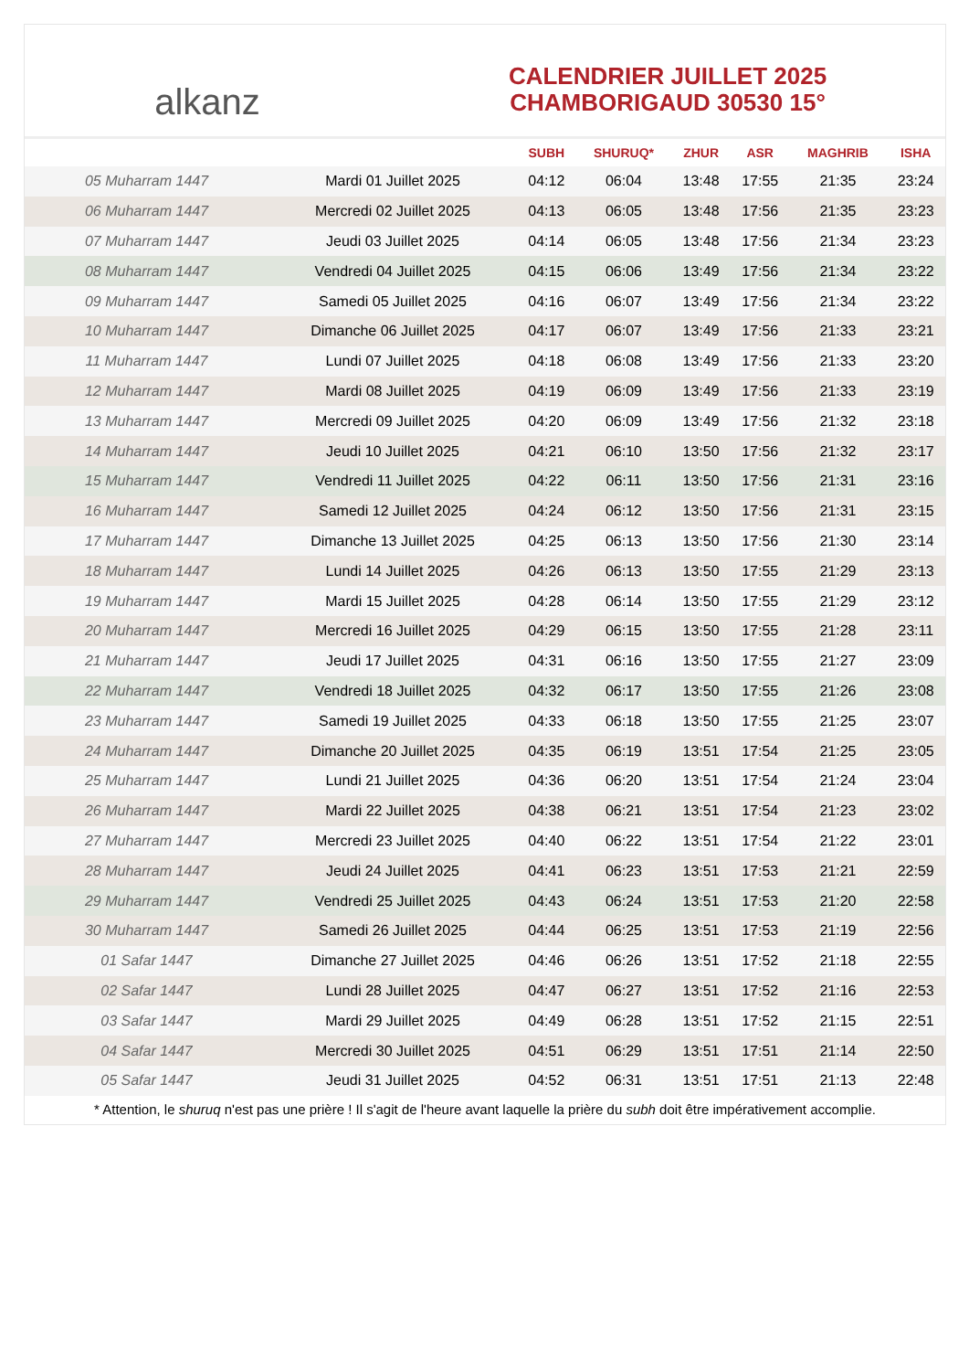alkanz
CALENDRIER JUILLET 2025
CHAMBORIGAUD 30530 15°
| | | SUBH | SHURUQ* | ZHUR | ASR | MAGHRIB | ISHA |
| --- | --- | --- | --- | --- | --- | --- | --- |
| 05 Muharram 1447 | Mardi 01 Juillet 2025 | 04:12 | 06:04 | 13:48 | 17:55 | 21:35 | 23:24 |
| 06 Muharram 1447 | Mercredi 02 Juillet 2025 | 04:13 | 06:05 | 13:48 | 17:56 | 21:35 | 23:23 |
| 07 Muharram 1447 | Jeudi 03 Juillet 2025 | 04:14 | 06:05 | 13:48 | 17:56 | 21:34 | 23:23 |
| 08 Muharram 1447 | Vendredi 04 Juillet 2025 | 04:15 | 06:06 | 13:49 | 17:56 | 21:34 | 23:22 |
| 09 Muharram 1447 | Samedi 05 Juillet 2025 | 04:16 | 06:07 | 13:49 | 17:56 | 21:34 | 23:22 |
| 10 Muharram 1447 | Dimanche 06 Juillet 2025 | 04:17 | 06:07 | 13:49 | 17:56 | 21:33 | 23:21 |
| 11 Muharram 1447 | Lundi 07 Juillet 2025 | 04:18 | 06:08 | 13:49 | 17:56 | 21:33 | 23:20 |
| 12 Muharram 1447 | Mardi 08 Juillet 2025 | 04:19 | 06:09 | 13:49 | 17:56 | 21:33 | 23:19 |
| 13 Muharram 1447 | Mercredi 09 Juillet 2025 | 04:20 | 06:09 | 13:49 | 17:56 | 21:32 | 23:18 |
| 14 Muharram 1447 | Jeudi 10 Juillet 2025 | 04:21 | 06:10 | 13:50 | 17:56 | 21:32 | 23:17 |
| 15 Muharram 1447 | Vendredi 11 Juillet 2025 | 04:22 | 06:11 | 13:50 | 17:56 | 21:31 | 23:16 |
| 16 Muharram 1447 | Samedi 12 Juillet 2025 | 04:24 | 06:12 | 13:50 | 17:56 | 21:31 | 23:15 |
| 17 Muharram 1447 | Dimanche 13 Juillet 2025 | 04:25 | 06:13 | 13:50 | 17:56 | 21:30 | 23:14 |
| 18 Muharram 1447 | Lundi 14 Juillet 2025 | 04:26 | 06:13 | 13:50 | 17:55 | 21:29 | 23:13 |
| 19 Muharram 1447 | Mardi 15 Juillet 2025 | 04:28 | 06:14 | 13:50 | 17:55 | 21:29 | 23:12 |
| 20 Muharram 1447 | Mercredi 16 Juillet 2025 | 04:29 | 06:15 | 13:50 | 17:55 | 21:28 | 23:11 |
| 21 Muharram 1447 | Jeudi 17 Juillet 2025 | 04:31 | 06:16 | 13:50 | 17:55 | 21:27 | 23:09 |
| 22 Muharram 1447 | Vendredi 18 Juillet 2025 | 04:32 | 06:17 | 13:50 | 17:55 | 21:26 | 23:08 |
| 23 Muharram 1447 | Samedi 19 Juillet 2025 | 04:33 | 06:18 | 13:50 | 17:55 | 21:25 | 23:07 |
| 24 Muharram 1447 | Dimanche 20 Juillet 2025 | 04:35 | 06:19 | 13:51 | 17:54 | 21:25 | 23:05 |
| 25 Muharram 1447 | Lundi 21 Juillet 2025 | 04:36 | 06:20 | 13:51 | 17:54 | 21:24 | 23:04 |
| 26 Muharram 1447 | Mardi 22 Juillet 2025 | 04:38 | 06:21 | 13:51 | 17:54 | 21:23 | 23:02 |
| 27 Muharram 1447 | Mercredi 23 Juillet 2025 | 04:40 | 06:22 | 13:51 | 17:54 | 21:22 | 23:01 |
| 28 Muharram 1447 | Jeudi 24 Juillet 2025 | 04:41 | 06:23 | 13:51 | 17:53 | 21:21 | 22:59 |
| 29 Muharram 1447 | Vendredi 25 Juillet 2025 | 04:43 | 06:24 | 13:51 | 17:53 | 21:20 | 22:58 |
| 30 Muharram 1447 | Samedi 26 Juillet 2025 | 04:44 | 06:25 | 13:51 | 17:53 | 21:19 | 22:56 |
| 01 Safar 1447 | Dimanche 27 Juillet 2025 | 04:46 | 06:26 | 13:51 | 17:52 | 21:18 | 22:55 |
| 02 Safar 1447 | Lundi 28 Juillet 2025 | 04:47 | 06:27 | 13:51 | 17:52 | 21:16 | 22:53 |
| 03 Safar 1447 | Mardi 29 Juillet 2025 | 04:49 | 06:28 | 13:51 | 17:52 | 21:15 | 22:51 |
| 04 Safar 1447 | Mercredi 30 Juillet 2025 | 04:51 | 06:29 | 13:51 | 17:51 | 21:14 | 22:50 |
| 05 Safar 1447 | Jeudi 31 Juillet 2025 | 04:52 | 06:31 | 13:51 | 17:51 | 21:13 | 22:48 |
* Attention, le shuruq n'est pas une prière ! Il s'agit de l'heure avant laquelle la prière du subh doit être impérativement accomplie.